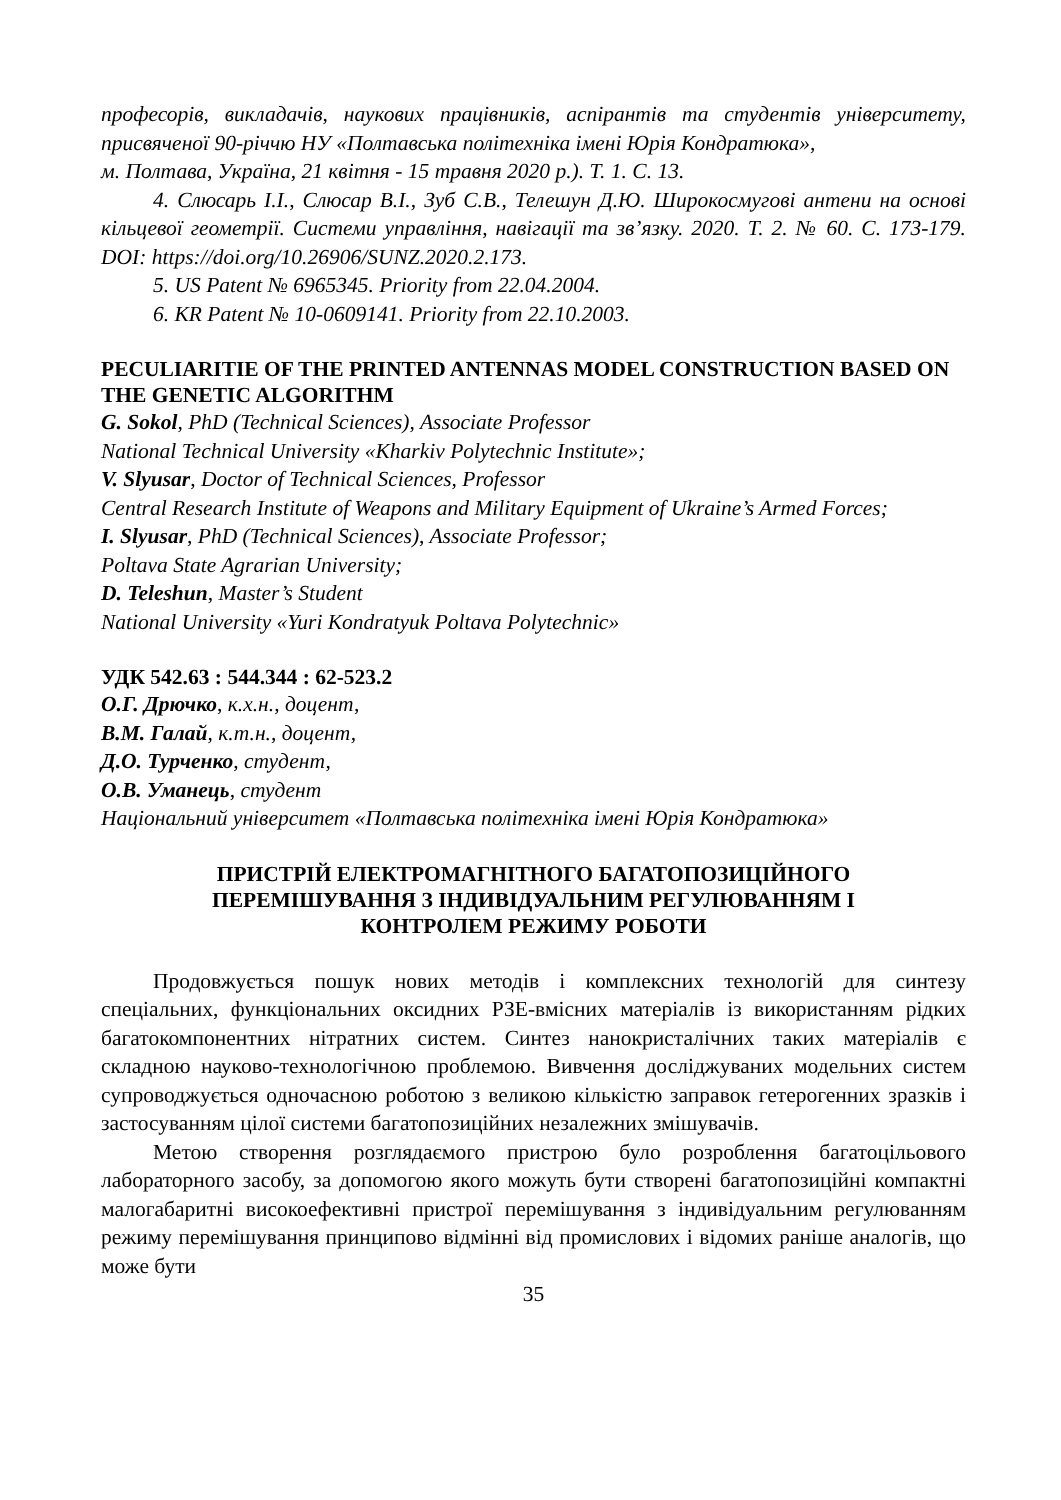професорів, викладачів, наукових працівників, аспірантів та студентів університету, присвяченої 90-річчю НУ «Полтавська політехніка імені Юрія Кондратюка»,
м. Полтава, Україна, 21 квітня - 15 травня 2020 р.). Т. 1. С. 13.
4. Слюсарь І.І., Слюсар В.І., Зуб С.В., Телешун Д.Ю. Широкосмугові антени на основі кільцевої геометрії. Системи управління, навігації та зв’язку. 2020. Т. 2. № 60. С. 173-179. DOI: https://doi.org/10.26906/SUNZ.2020.2.173.
5. US Patent № 6965345. Priority from 22.04.2004.
6. KR Patent № 10-0609141. Priority from 22.10.2003.
PECULIARITIE OF THE PRINTED ANTENNAS MODEL CONSTRUCTION BASED ON THE GENETIC ALGORITHM
G. Sokol, PhD (Technical Sciences), Associate Professor
National Technical University «Kharkiv Polytechnic Institute»;
V. Slyusar, Doctor of Technical Sciences, Professor
Central Research Institute of Weapons and Military Equipment of Ukraine’s Armed Forces;
I. Slyusar, PhD (Technical Sciences), Associate Professor;
Poltava State Agrarian University;
D. Teleshun, Master’s Student
National University «Yuri Kondratyuk Poltava Polytechnic»
УДК 542.63 : 544.344 : 62-523.2
О.Г. Дрючко, к.х.н., доцент,
В.М. Галай, к.т.н., доцент,
Д.О. Турченко, студент,
О.В. Уманець, студент
Національний університет «Полтавська політехніка імені Юрія Кондратюка»
ПРИСТРІЙ ЕЛЕКТРОМАГНІТНОГО БАГАТОПОЗИЦІЙНОГО
ПЕРЕМІШУВАННЯ З ІНДИВІДУАЛЬНИМ РЕГУЛЮВАННЯМ І
КОНТРОЛЕМ РЕЖИМУ РОБОТИ
Продовжується пошук нових методів і комплексних технологій для синтезу спеціальних, функціональних оксидних РЗЕ-вмісних матеріалів із використанням рідких багатокомпонентних нітратних систем. Синтез нанокристалічних таких матеріалів є складною науково-технологічною проблемою. Вивчення досліджуваних модельних систем супроводжується одночасною роботою з великою кількістю заправок гетерогенних зразків і застосуванням цілої системи багатопозиційних незалежних змішувачів.
Метою створення розглядаємого пристрою було розроблення багатоцільового лабораторного засобу, за допомогою якого можуть бути створені багатопозиційні компактні малогабаритні високоефективні пристрої перемішування з індивідуальним регулюванням режиму перемішування принципово відмінні від промислових і відомих раніше аналогів, що може бути
35